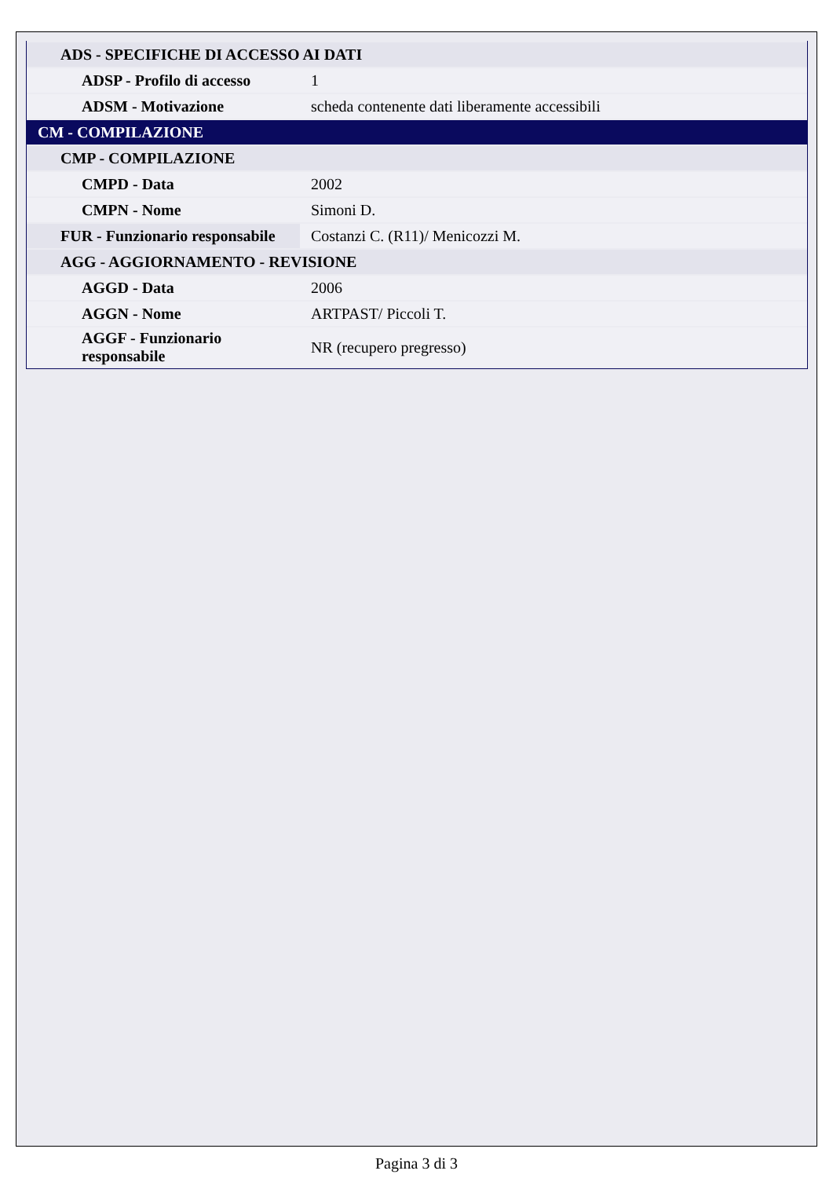| ADS - SPECIFICHE DI ACCESSO AI DATI | |
| ADSP - Profilo di accesso | 1 |
| ADSM - Motivazione | scheda contenente dati liberamente accessibili |
| CM - COMPILAZIONE | |
| CMP - COMPILAZIONE | |
| CMPD - Data | 2002 |
| CMPN - Nome | Simoni D. |
| FUR - Funzionario responsabile | Costanzi C. (R11)/ Menicozzi M. |
| AGG - AGGIORNAMENTO - REVISIONE | |
| AGGD - Data | 2006 |
| AGGN - Nome | ARTPAST/ Piccoli T. |
| AGGF - Funzionario responsabile | NR (recupero pregresso) |
Pagina 3 di 3